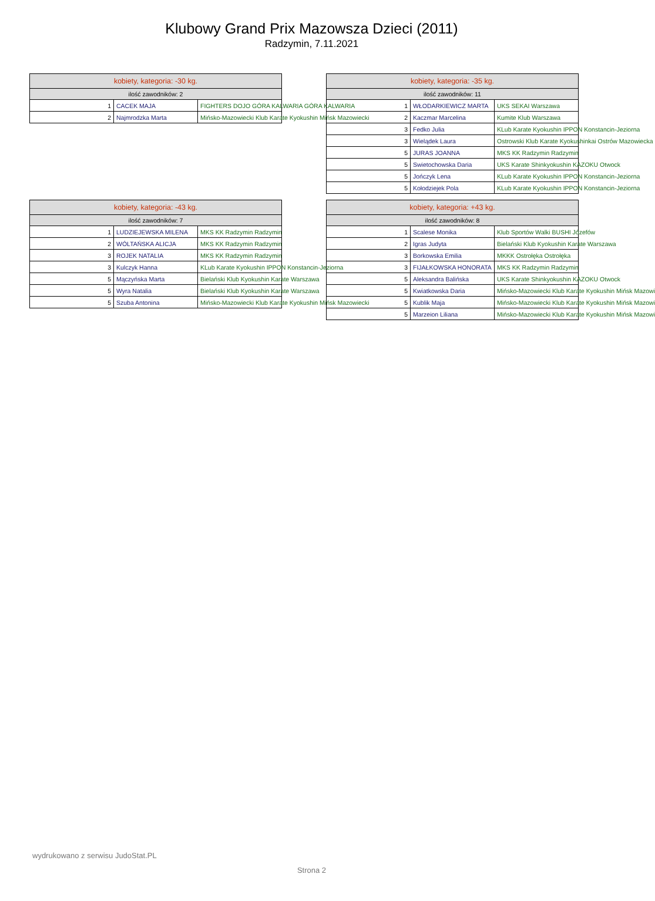Klubowy Grand Prix Mazowsza Dzieci (2011)
Radzymin, 7.11.2021
| kobiety, kategoria: -30 kg. | | |
| --- | --- | --- |
| ilość zawodników: 2 | | |
| 1 | CACEK MAJA | FIGHTERS DOJO GÓRA KALWARIA GÓRA KALWARIA |
| 2 | Najmrodzka Marta | Mińsko-Mazowiecki Klub Karate Kyokushin Mińsk Mazowiecki |
| kobiety, kategoria: -35 kg. | | |
| --- | --- | --- |
| ilość zawodników: 11 | | |
| 1 | WŁODARKIEWICZ MARTA | UKS SEKAI Warszawa |
| 2 | Kaczmar Marcelina | Kumite Klub Warszawa |
| 3 | Fedko Julia | KLub Karate Kyokushin IPPON Konstancin-Jeziorna |
| 3 | Wielądek Laura | Ostrowski Klub Karate Kyokushinkai Ostrów Mazowiecka |
| 5 | JURAS JOANNA | MKS KK Radzymin Radzymin |
| 5 | Swietochowska Daria | UKS Karate Shinkyokushin KAZOKU Otwock |
| 5 | Jończyk Lena | KLub Karate Kyokushin IPPON Konstancin-Jeziorna |
| 5 | Kołodziejek Pola | KLub Karate Kyokushin IPPON Konstancin-Jeziorna |
| kobiety, kategoria: -43 kg. | | |
| --- | --- | --- |
| ilość zawodników: 7 | | |
| 1 | LUDZIEJEWSKA MILENA | MKS KK Radzymin Radzymin |
| 2 | WÓLTAŃSKA ALICJA | MKS KK Radzymin Radzymin |
| 3 | ROJEK NATALIA | MKS KK Radzymin Radzymin |
| 3 | Kulczyk Hanna | KLub Karate Kyokushin IPPON Konstancin-Jeziorna |
| 5 | Mączyńska Marta | Bielański Klub Kyokushin Karate Warszawa |
| 5 | Wyra Natalia | Bielański Klub Kyokushin Karate Warszawa |
| 5 | Szuba Antonina | Mińsko-Mazowiecki Klub Karate Kyokushin Mińsk Mazowiecki |
| kobiety, kategoria: +43 kg. | | |
| --- | --- | --- |
| ilość zawodników: 8 | | |
| 1 | Scalese Monika | Klub Sportów Walki BUSHI Józefów |
| 2 | Igras Judyta | Bielański Klub Kyokushin Karate Warszawa |
| 3 | Borkowska Emilia | MKKK Ostrołęka Ostrołęka |
| 3 | FIJAŁKOWSKA HONORATA | MKS KK Radzymin Radzymin |
| 5 | Aleksandra Balińska | UKS Karate Shinkyokushin KAZOKU Otwock |
| 5 | Kwiatkowska Daria | Mińsko-Mazowiecki Klub Karate Kyokushin Mińsk Mazowi |
| 5 | Kublik Maja | Mińsko-Mazowiecki Klub Karate Kyokushin Mińsk Mazowi |
| 5 | Marzeion Liliana | Mińsko-Mazowiecki Klub Karate Kyokushin Mińsk Mazowi |
wydrukowano z serwisu JudoStat.PL
Strona 2